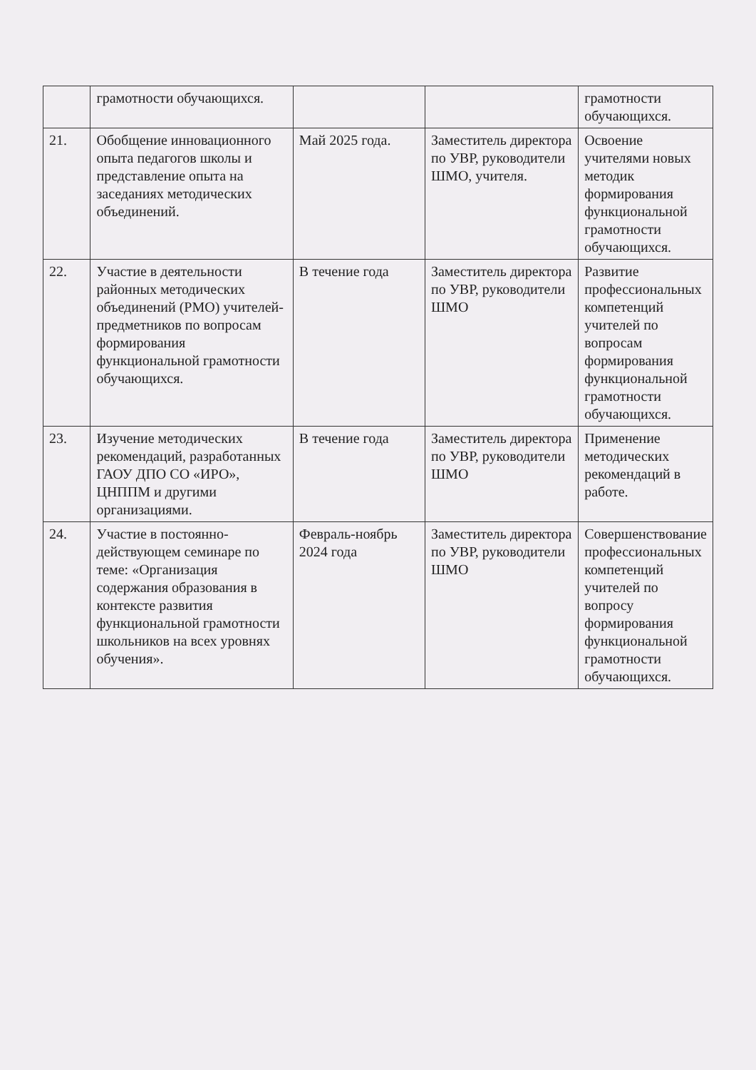| | грамотности обучающихся. | | | грамотности обучающихся. |
| 21. | Обобщение инновационного опыта педагогов школы и представление опыта на заседаниях методических объединений. | Май 2025 года. | Заместитель директора по УВР, руководители ШМО, учителя. | Освоение учителями новых методик формирования функциональной грамотности обучающихся. |
| 22. | Участие в деятельности районных методических объединений (РМО) учителей-предметников по вопросам формирования функциональной грамотности обучающихся. | В течение года | Заместитель директора по УВР, руководители ШМО | Развитие профессиональных компетенций учителей по вопросам формирования функциональной грамотности обучающихся. |
| 23. | Изучение методических рекомендаций, разработанных ГАОУ ДПО СО «ИРО», ЦНППМ и другими организациями. | В течение года | Заместитель директора по УВР, руководители ШМО | Применение методических рекомендаций в работе. |
| 24. | Участие в постоянно-действующем семинаре по теме: «Организация содержания образования в контексте развития функциональной грамотности школьников на всех уровнях обучения». | Февраль-ноябрь 2024 года | Заместитель директора по УВР, руководители ШМО | Совершенствование профессиональных компетенций учителей по вопросу формирования функциональной грамотности обучающихся. |